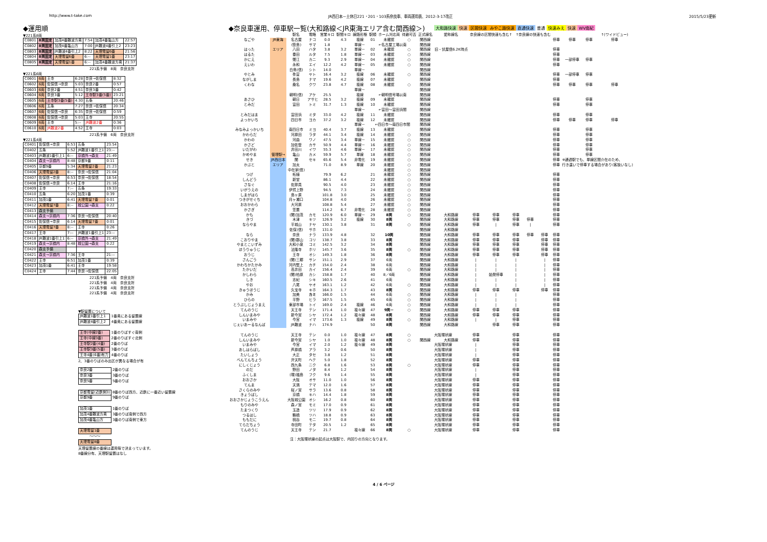http://www.t-take.com JR西日本－土休日221・201・103系奈良車、車両運用表、2012-3-17改正 2015/5/23更新
◆運用順
▼221系8両
| C0801 | 8両固定 | 加茂4番難波方奥 | 7:54 | 加茂4番亀山方 | 22:57 |
| C0802 | 8両固定 | 加茂4番亀山方 | 7:00 | JR難波4番引上2 | 23:23 |
| C0803 | 8両固定 | JR難波4番引上2 | 8:22 | 天理電留6番 | 21:56 |
| C0804 | 8両固定 | 天理電留6番 | 6:-- | 天理電留1番 | 23:17 |
| C0805 | 8両固定 | 天理電留1番 | 6:-- | 加茂4番難波方奥 | 21:37 |
221系予備　8両　奈良支所
▼221系6両
| C0601 | 6両 | 王寺 | 6:28 | 奈良→佐保信 | 8:32 |
| C0602 | 6両 | 佐保信→奈良 | 5:03 | 奈良2番 | 0:57 |
| C0603 | 6両 | 奈良2番 | 4:51 | 奈良3番 | 0:42 |
| C0604 | 6両 | 奈良3番 | 5:12 | 王寺駅3番(5番) | 23:21 |
| C0605 | 6両 | 王寺駅3番(5番) | 4:30 | 五条 | 20:46 |
| C0606 | 6両 | 五条 | 7:27 | 奈良→佐保信 | 20:34 |
| C0607 | 6両 | 佐保信→奈良 | 6:35 | 奈良→佐保信 | 0:59 |
| C0608 | 6両 | 佐保信→奈良 | 5:03 | 王寺 | 20:55 |
| C0609 | 6両 | 王寺 | 5:-- | JR難波2番 | 0:36 |
| C0610 | 6両 | JR難波2番 | 4:52 | 王寺 | 0:03 |
221系予備　6両　奈良支所
▼221系4両
| C0401 | 佐保信→奈良 | 6:53 | 五条 | 23:54 |
| C0402 | 五条 | 5:52 | JR難波1番引上1 | 23:-- |
| C0403 | JR難波1番引上1 | 6:-- | 京橋外→森支 | 21:49 |
| C0404 | 森支→京橋内 | 8:48 | 京都9番 | 0:11 |
| C0405 | 京都9番 | 5:34 | 天理電留2番 | 21:23 |
| C0406 | 天理電留2番 | 8:-- | 奈良→佐保信 | 21:04 |
| C0407 | 佐保信→奈良 | 6:53 | 奈良→佐保信 | 18:54 |
| C0408 | 佐保信→奈良 | 6:14 | 王寺 | 21:16 |
| C0409 | 王寺 | 7:-- | 五条 | 19:33 |
| C0410 | 五条 | 6:20 | 加茂1番 | 0:39 |
| C0411 | 加茂1番 | 6:41 | 天理電留7番 | 0:01 |
| C0412 | 天理電留7番 | 8:-- | 城公園→森支 | 0:22 |
| C0413 | 森支予備 | | | |
| C0414 | 森支→京橋内 | 7:36 | 奈良→佐保信 | 20:40 |
| C0415 | 佐保信→奈良 | 6:14 | 天理電留7番 | 0:01 |
| C0416 | 天理電留7番 | 8:-- | 王寺 | 0:26 |
| C0417 | 王寺 | 7:-- | JR難波1番引上1 | 23:-- |
| C0418 | JR難波1番引上1 | 6:-- | 京橋外→森支 | 21:49 |
| C0419 | 森支→京橋内 | 8:48 | 城公園→森支 | 0:22 |
| C0420 | 森支予備 | | | |
| C0421 | 森支→京橋内 | 7:36 | 王寺 | 21:-- |
| C0422 | 王寺 | 6:51 | 加茂1番 | 0:39 |
| C0423 | 加茂1番 | 6:41 | 王寺 | 19:58 |
| C0424 | 王寺 | 7:44 | 奈良→佐保信 | 22:05 |
221系予備　4両　奈良支所
221系予備　4両　奈良支所
221系予備　4両　奈良支所
221系予備　4両　奈良支所
▼駅留置について
| JR難波1番引上1 | 1番奥にある留置線 |
| JR難波4番引上2 | 4番奥にある留置線 |
| 王寺(中線2番) | 1番のりばすぐ南側 |
| 王寺(中線3番) | 2番のりばすぐ北側 |
| 王寺駅2番(4番) | 2番のりば |
| 王寺駅3番(5番) | 3番のりば |
| 王寺4番(6番)有力 | 4番のりば |
2、3番のりばのみ出区が異なる場合が有
| 奈良2番 | 2番のりば |
| 奈良3番 | 3番のりば |
| 奈良5番 | 5番のりば |
| 京都電留(近鉄側3) | 8番のりば西方、近鉄に一番近い留置線 |
| 京都9番 | 9番のりば |
| 加茂1番 | 1番のりば |
| 加茂4番難波方奥 | 3番のりば南側で西方 |
| 加茂4番亀山方 | 3番のりば南側で東方 |
| 天理電留1番 | |
| ～～～ | |
| 天理電留8番 | |
天理留置線の番線は運用毎で決まっています。
8番線分有、天理駅留置はなし
◆奈良車運用、停車駅一覧(大和路線＜JR東海エリア含む関西線＞)
大和路快速 快速 区間快速 みやこ路快速 直通快速 普通 快速みえ 快速 WV南紀
| | | 駅名 | 電略 | 営業キロ | 駅間キロ | 線路形態 | 駅順 | ホーム対応両 | 待避可否 | 正式線名 | 愛称線名 | 奈良線の区間快速も含む↑ ↑奈良線の快速も含む | | | | | | | | ↑(ワイドビュー) |
| --- | --- | --- | --- | --- | --- | --- | --- | --- | --- | --- | --- | --- | --- | --- | --- | --- | --- | --- | --- | --- |
| なごや | JR東海 | 名古屋 | ナコ | 0.0 | 4.3 | 複線 | 01 | 未確認 | ○ | 関西線 | | | | | | | 停車 | 停車 | 停車 | 停車 |
| | | (笹島) | サマ | 1.8 | | 単線－ | ←名古屋工場以南 | | | 関西線 | | | | | | | | | | |
| はった | エリア | 八田 | ハタ | 3.8 | 3.2 | 単線－ | 02 | 未確認 | ○ | 関西線 | 旧・伏屋信6.2K時点 | | | | | | 停車 | | | |
| はるた | | 春田 | ルタ | 7.5 | 1.8 | 単線－ | 03 | 未確認 | ○ | 関西線 | | | | | | | 停車 | | | |
| かにえ | | 蟹江 | カニ | 9.3 | 2.9 | 単線－ | 04 | 未確認 | ○ | 関西線 | | | | | | | 停車 | 一部停車 | 停車 | |
| えいわ | | 永和 | エイ | 12.2 | 4.2 | 単線－ | 05 | 未確認 | ○ | 関西線 | | | | | | | 停車 | | | |
| | | 白鳥(信) | シト | 14.0 | | 単線－ | | | | 関西線 | | | | | | | | | | |
| やとみ | | 弥富 | ヤト | 16.4 | 3.2 | 複線 | 06 | 未確認 | ○ | 関西線 | | | | | | | 停車 | 一部停車 | 停車 | |
| ながしま | | 長島 | ナマ | 19.6 | 4.2 | 複線 | 07 | 未確認 | | 関西線 | | | | | | | 停車 | | | |
| くわな | | 桑名 | クワ | 23.8 | 4.7 | 複線 | 08 | 未確認 | ○ | 関西線 | | | | | | | 停車 | 停車 | 停車 | 停車 |
| | | | | | | 単線－ | | | | 関西線 | | | | | | | | | | |
| | | 朝明(信) | アケ | 25.5 | | 複線 | ←朝明信号場以南 | | | 関西線 | | | | | | | | | | |
| あさひ | | 朝日 | アサヒ | 28.5 | 3.2 | 複線 | 09 | 未確認 | | 関西線 | | | | | | | 停車 | | 停車 | |
| とみだ | | 富田 | トミ | 31.7 | 1.3 | 複線 | 10 | 未確認 | | 関西線 | | | | | | | 停車 | | 停車 | |
| | | | | | | 単線－ | ←富田～富田浜間 | | | 関西線 | | | | | | | | | | |
| とみだはま | | 富田浜 | ミタ | 33.0 | 4.2 | 複線 | 11 | 未確認 | | 関西線 | | | | | | | 停車 | | 停車 | |
| よっかいち | | 四日市 | ヨカ | 37.2 | 3.2 | 複線 | 12 | 未確認 | | 関西線 | | | | | | | 停車 | 停車 | 停車 | 停車 |
| | | | | | | 単線－ | ←四日市～南四日市間 | | | 関西線 | | | | | | | | | | |
| みなみよっかいち | | 南四日市 | ミヨ | 40.4 | 3.7 | 複線 | 13 | 未確認 | | 関西線 | | | | | | | 停車 | | 停車 | |
| かわらだ | | 河原田 | ラタ | 44.1 | 3.4 | 複線 | 14 | 未確認 | ○ | 関西線 | | | | | | | 停車 | | 停車 | |
| かわの | | 河曲 | ワノ | 47.5 | 3.4 | 単線－ | 15 | 未確認 | ○ | 関西線 | | | | | | | 停車 | | 停車 | |
| かさど | | 加佐登 | カサ | 50.9 | 4.4 | 単線－ | 16 | 未確認 | ○ | 関西線 | | | | | | | 停車 | | 停車 | |
| いだがわ | | 井田川 | イワ | 55.3 | 4.6 | 単線－ | 17 | 未確認 | ○ | 関西線 | | | | | | | 停車 | | 停車 | |
| かめやま | 管理駅→ | 亀山 | カメ | 59.9 | 5.7 | 単線 | 18 | 未確認 | ○ | 関西線 | | | | | | | 停車 | | 停車 | |
| せき | JR西日本 | 関 | セキ | 65.6 | 5.4 | 非電化 | 19 | 未確認 | ○ | 関西線 | | | | | | | 停車 | ※通過駅でも、単線区間介在のため、 | | |
| かぶと | エリア | 加太 | | 71.0 | 8.9 | 単線 | 20 | 未確認 | ○ | 関西線 | | | | | | | 停車 | 行き違いで停車する場合があり(客扱いなし) | | |
| | | 中在家(信) | | | | | | 未確認 | ○ | 関西線 | | | | | | | | | | |
| つげ | | 柘植 | | 79.9 | 6.2 | | 21 | 未確認 | ○ | 関西線 | | | | | | | 停車 | | | |
| しんどう | | 新堂 | | 86.1 | 4.4 | | 22 | 未確認 | ○ | 関西線 | | | | | | | 停車 | | | |
| さなぐ | | 佐那具 | | 90.5 | 4.0 | | 23 | 未確認 | ○ | 関西線 | | | | | | | 停車 | | | |
| いがうえの | | 伊賀上野 | | 94.5 | 7.3 | | 24 | 未確認 | ○ | 関西線 | | | | | | | 停車 | | | |
| しまがはら | | 島ヶ原 | | 101.8 | 3.0 | | 25 | 未確認 | ○ | 関西線 | | | | | | | 停車 | | | |
| つきがせぐち | | 月ヶ瀬口 | | 104.8 | 4.0 | | 26 | 未確認 | ○ | 関西線 | | | | | | | 停車 | | | |
| おおかわら | | 大河原 | | 108.8 | 5.4 | | 27 | 未確認 | ○ | 関西線 | | | | | | | 停車 | | | |
| かさぎ | | 笠置 | | 114.2 | 6.7 | 非電化 | 28 | 未確認 | ○ | 関西線 | | | | | | | 停車 | | | |
| かも | | (関)加茂 | カモ | 120.9 | 6.0 | 単線－ | 29 | 8両 | ○ | 関西線 | 大和路線 | 停車 | 停車 | 停車 | | | 停車 | | | |
| きづ | | 木津 | キツ | 126.9 | 3.2 | 複線 | 30 | 8両 | | 関西線 | 大和路線 | 停車 | 停車 | 停車 | 停車 | | 停車 | | | |
| ならやま | | 平城山 | ナヤ | 130.1 | 3.8 | | 31 | 8両 | ○ | 関西線 | 大和路線 | 停車 | / | 停車 | / | | 停車 | | | |
| | | 佐保(信) | サホ | 131.0 | | | | | | 関西線 | 大和路線 | | | | | | | | | |
| なら | | 奈良 | ナラ | 133.9 | 4.8 | | 32 | 10両 | | 関西線 | 大和路線 | 停車 | 停車 | 停車 | 停車 | 停車 | 停車 | | | |
| こおりやま | | (関)郡山 | コリ | 138.7 | 3.8 | | 33 | 8両 | | 関西線 | 大和路線 | 停車 | 停車 | 停車 | | 停車 | 停車 | | | |
| やまとこいずみ | | 大和小泉 | コミ | 142.5 | 3.2 | | 34 | 8両 | | 関西線 | 大和路線 | 停車 | 停車 | 停車 | | 停車 | 停車 | | | |
| ほうりゅうじ | | 法隆寺 | ホリ | 145.7 | 3.6 | | 35 | 8両 | ○ | 関西線 | 大和路線 | 停車 | 停車 | 停車 | | 停車 | 停車 | | | |
| おうじ | | 王寺 | オシ | 149.3 | 1.8 | | 36 | 8両 | | 関西線 | 大和路線 | 停車 | 停車 | 停車 | | 停車 | 停車 | | | |
| さんごう | | (関)三郷 | サン | 151.1 | 2.9 | | 37 | 6両 | | 関西線 | 大和路線 | / | / | / | | / | 停車 | | | |
| かわちかたかみ | | 河内堅上 | カチ | 154.0 | 2.4 | | 38 | 6両 | | 関西線 | 大和路線 | / | / | / | | / | 停車 | | | |
| たかいだ | | 高井田 | カイ | 156.4 | 2.4 | | 39 | 6両 | ○ | 関西線 | 大和路線 | / | / | / | | / | 停車 | | | |
| かしわら | | (関)柏原 | カシ | 158.8 | 1.7 | | 40 | 8／6両 | | 関西線 | 大和路線 | / | 始発停車 | / | | / | 停車 | | | |
| しき | | 志紀 | シキ | 160.5 | 2.6 | | 41 | 6両 | | 関西線 | 大和路線 | / | / | / | | / | 停車 | | | |
| やお | | 八尾 | ヤオ | 163.1 | 1.2 | | 42 | 6両 | ○ | 関西線 | 大和路線 | / | / | / | | / | 停車 | | | |
| きゅうほうじ | | 久宝寺 | キホ | 164.3 | 1.7 | | 43 | 8両 | | 関西線 | 大和路線 | 停車 | 停車 | 停車 | | 停車 | 停車 | | | |
| かみ | | 加美 | カミ | 166.0 | 1.5 | | 44 | 6両 | ○ | 関西線 | 大和路線 | / | / | / | | | 停車 | | | |
| ひらの | | 平野 | ヒラ | 167.5 | 1.5 | | 45 | 6両 | ○ | 関西線 | 大和路線 | / | / | / | | | 停車 | | | |
| とうぶしじょうまえ | | 東部市場 | トイ | 169.0 | 2.4 | 複線 | 46 | 6両 | ○ | 関西線 | 大和路線 | / | / | / | | | 停車 | | | |
| てんのうじ | | 天王寺 | テン | 171.4 | 1.0 | 複々線 | 47 | 9両－ | ○ | 関西線 | 大和路線 | 停車 | 停車 | 停車 | | | 停車 | | | |
| しんいまみや | | 新今宮 | シヤ | 172.4 | 1.2 | 複々線 | 48 | 8両 | | 関西線 | 大和路線 | 停車 | 停車 | 停車 | | | 停車 | | | |
| いまみや | | 今宮 | イマ | 173.6 | 1.3 | 複線 | 49 | 8両 | ○ | 関西線 | 大和路線 | / | / | 停車 | | | 停車 | | | |
| じぇいあーるなんば | | JR難波 | ナハ | 174.9 | | | 50 | 8両 | | 関西線 | 大和路線 | | 停車 | 停車 | | | 停車 | | | |
| てんのうじ | | 天王寺 | テン | 0.0 | 1.0 | 複々線 | 47 | 8両 | ○ | 大阪環状線 | | 停車 | | 停車 | | | 停車 | | | |
| しんいまみや | | 新今宮 | シヤ | 1.0 | 1.0 | 複々線 | 48 | 8両 | ○ | 関西線 | 大和路線 | 停車 | | 停車 | | | 停車 | | | |
| いまみや | | 今宮 | イマ | 2.0 | 1.2 | 複々線 | 49 | 8両 | | 大阪環状線 | | / | | 停車 | | | 停車 | | | |
| あしはらばし | | 芦原橋 | アラ | 3.2 | 0.6 | | 50 | 8両 | | 大阪環状線 | | / | | 停車 | | | 停車 | | | |
| たいしょう | | 大正 | タセ | 3.8 | 1.2 | | 51 | 8両 | | 大阪環状線 | | / | | 停車 | | | 停車 | | | |
| べんてんちょう | | 弁天町 | ヘテ | 5.0 | 1.8 | | 52 | 8両 | | 大阪環状線 | | 停車 | | 停車 | | | 停車 | | | |
| にしくじょう | | 西九条 | ニク | 6.8 | 1.6 | | 53 | 8両 | ○ | 大阪環状線 | | 停車 | | 停車 | | | 停車 | | | |
| のだ | | 野田 | ノタ | 8.4 | 1.2 | | 54 | 8両 | | 大阪環状線 | | / | | 停車 | | | 停車 | | | |
| ふくしま | | (環)福島 | フク | 9.6 | 1.4 | | 55 | 8両 | | 大阪環状線 | | / | | 停車 | | | 停車 | | | |
| おおさか | | 大阪 | オサ | 11.0 | 1.0 | | 56 | 8両 | | 大阪環状線 | | 停車 | | 停車 | | | 停車 | | | |
| てんま | | 天満 | テマ | 12.0 | 1.6 | | 57 | 8両 | | 大阪環状線 | | 停車 | | 停車 | | | 停車 | | | |
| さくらのみや | | 桜ノ宮 | サラ | 13.6 | 0.8 | | 58 | 8両 | | 大阪環状線 | | 停車 | | 停車 | | | 停車 | | | |
| きょうばし | | 京橋 | キハ | 14.4 | 1.8 | | 59 | 8両 | | 大阪環状線 | | 停車 | | 停車 | | | 停車 | | | |
| おおさかじょうこうえん | | 大阪城公園 | オシ | 16.2 | 0.8 | | 60 | 8両 | | 大阪環状線 | | 停車 | | 停車 | | | 停車 | | | |
| もりのみや | | 森ノ宮 | モミ | 17.0 | 0.9 | | 61 | 8両 | | 大阪環状線 | | 停車 | | 停車 | | | 停車 | | | |
| たまつくり | | 玉造 | ツリ | 17.9 | 0.9 | | 62 | 8両 | | 大阪環状線 | | 停車 | | 停車 | | | 停車 | | | |
| つるはし | | 鶴橋 | ツハ | 18.8 | 0.9 | | 63 | 8両 | | 大阪環状線 | | 停車 | | 停車 | | | 停車 | | | |
| ももだに | | 桃谷 | モニ | 19.7 | 0.8 | | 64 | 8両 | | 大阪環状線 | | 停車 | | 停車 | | | 停車 | | | |
| てらだちょう | | 寺田町 | テタ | 20.5 | 1.2 | | 65 | 8両 | | 大阪環状線 | | 停車 | | 停車 | | | 停車 | | | |
| てんのうじ | | 天王寺 | テン | 21.7 | | 複々線 | 66 | 8両 | ○ | 大阪環状線 | | 停車 | | 停車 | | | 停車 | | | |
注：大阪環状線の起点は大阪駅で、内回りの方向となります。
4 / 6 ページ